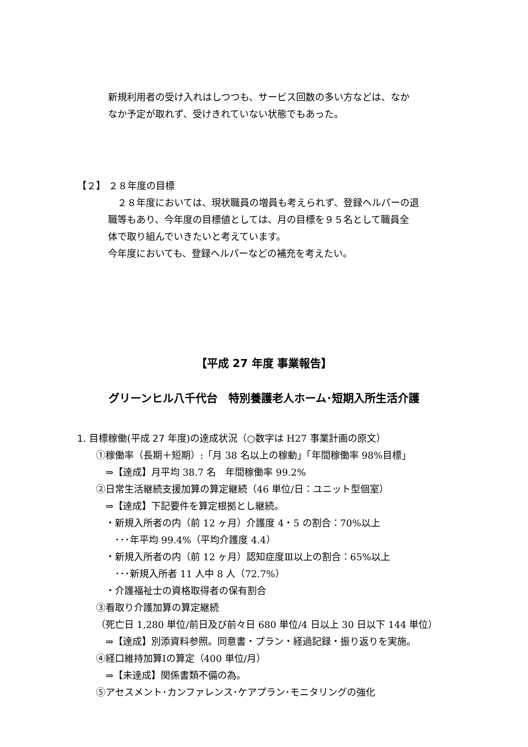新規利用者の受け入れはしつつも、サービス回数の多い方などは、なか
なか予定が取れず、受けきれていない状態でもあった。
【２】 ２８年度の目標
　２８年度においては、現状職員の増員も考えられず、登録ヘルパーの退
職等もあり、今年度の目標値としては、月の目標を９５名として職員全
体で取り組んでいきたいと考えています。
今年度においても、登録ヘルパーなどの補充を考えたい。
【平成 27 年度 事業報告】
グリーンヒル八千代台　特別養護老人ホーム･短期入所生活介護
1. 目標稼働(平成 27 年度)の達成状況（○数字は H27 事業計画の原文）
①稼働率（長期＋短期）:「月 38 名以上の稼動」「年間稼働率 98%目標」
　⇒【達成】月平均 38.7 名　年間稼働率 99.2%
②日常生活継続支援加算の算定継続（46 単位/日：ユニット型個室）
　⇒【達成】下記要件を算定根拠とし継続。
　・新規入所者の内（前 12 ヶ月）介護度 4・5 の割合：70%以上
　　･･･年平均 99.4%（平均介護度 4.4）
　・新規入所者の内（前 12 ヶ月）認知症度Ⅲ以上の割合：65%以上
　　･･･新規入所者 11 人中 8 人（72.7%）
　・介護福祉士の資格取得者の保有割合
③看取り介護加算の算定継続
（死亡日 1,280 単位/前日及び前々日 680 単位/4 日以上 30 日以下 144 単位）
　⇒【達成】別添資料参照。同意書・プラン・経過記録・振り返りを実施。
④経口維持加算Ⅰの算定（400 単位/月）
　⇒【未達成】関係書類不備の為。
⑤アセスメント･カンファレンス･ケアプラン･モニタリングの強化